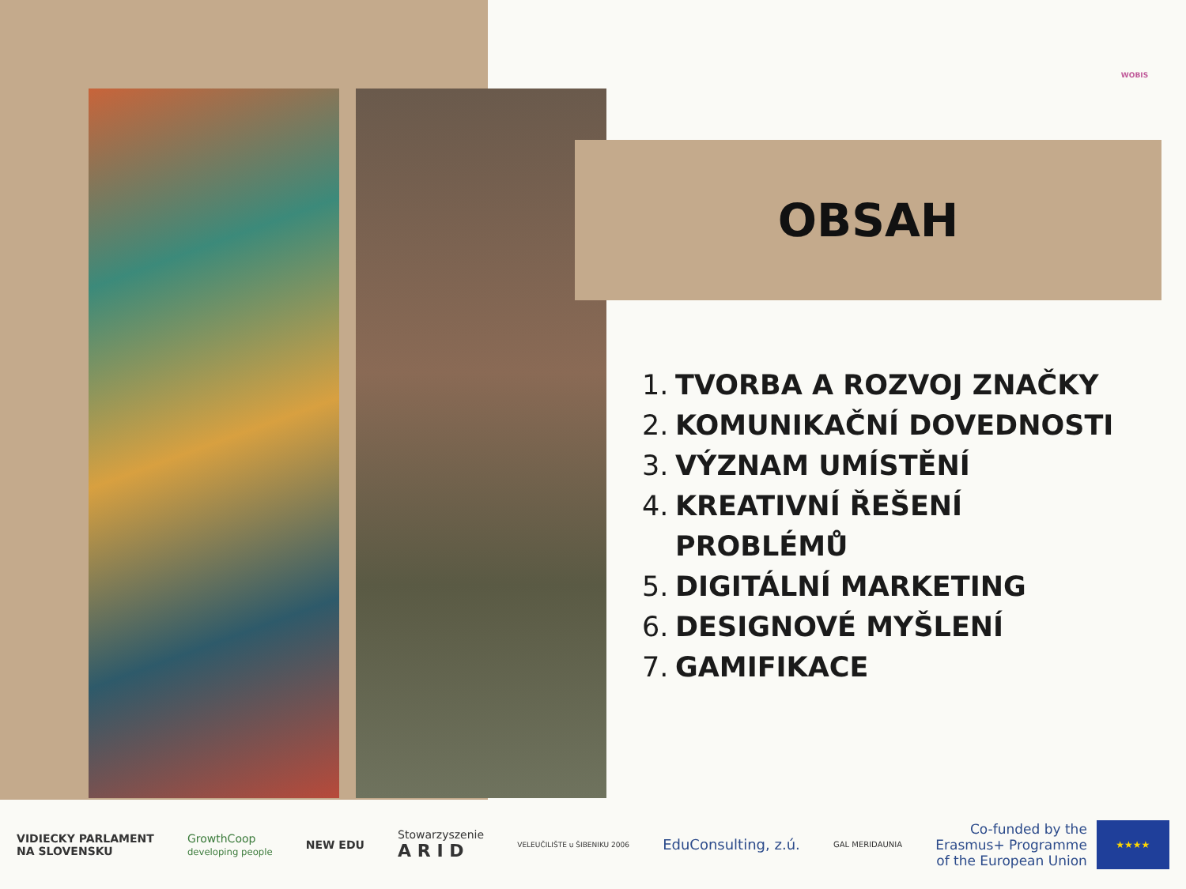WOBIS
OBSAH
1. TVORBA A ROZVOJ ZNAČKY
2. KOMUNIKAČNÍ DOVEDNOSTI
3. VÝZNAM UMÍSTĚNÍ
4. KREATIVNÍ ŘEŠENÍ
PROBLÉMŮ
5. DIGITÁLNÍ MARKETING
6. DESIGNOVÉ MYŠLENÍ
7. GAMIFIKACE
VIDIECKY PARLAMENT
NA SLOVENSKU
GrowthCoop
developing people
NEW EDU
Stowarzyszenie
A R I D
VELEUČILIŠTE u ŠIBENIKU 2006
EduConsulting, z.ú.
GAL MERIDAUNIA
Co-funded by the
Erasmus+ Programme
of the European Union
★★★★